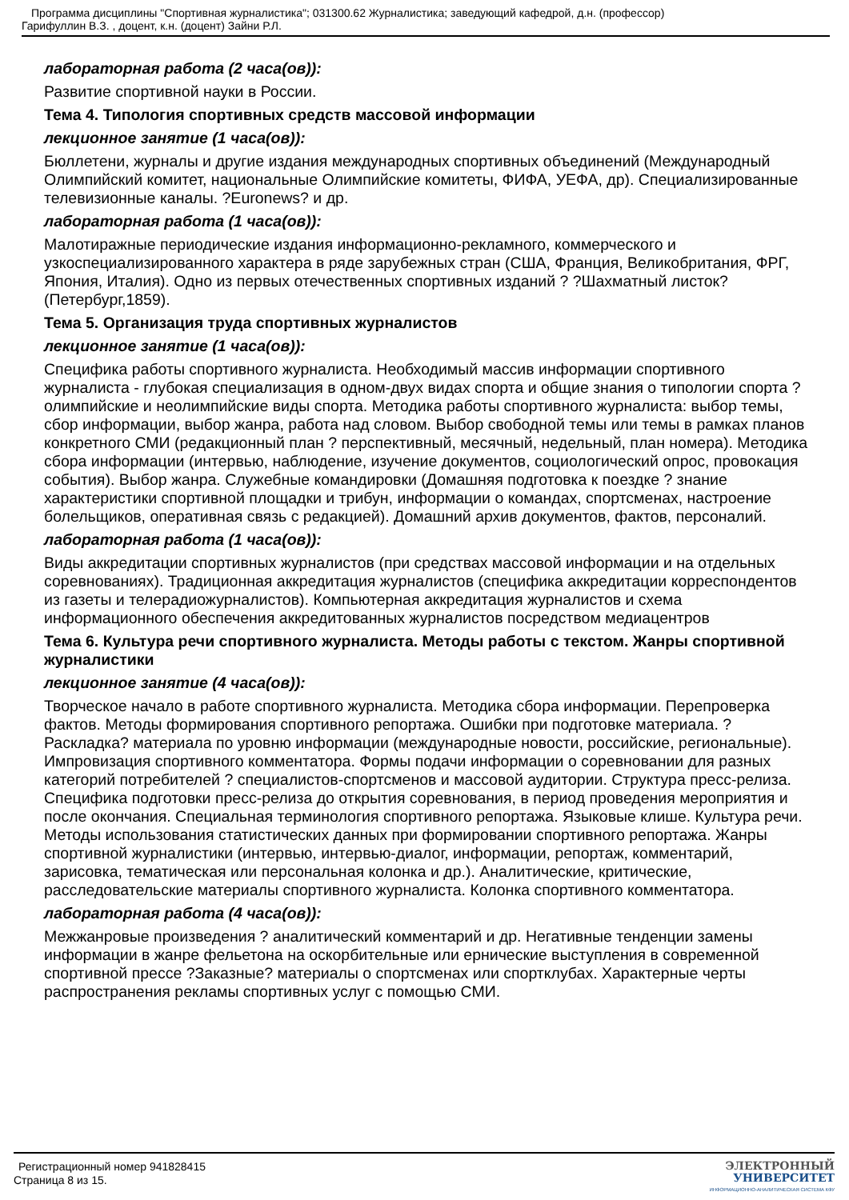Программа дисциплины "Спортивная журналистика"; 031300.62 Журналистика; заведующий кафедрой, д.н. (профессор)
Гарифуллин В.З. , доцент, к.н. (доцент) Зайни Р.Л.
лабораторная работа (2 часа(ов)):
Развитие спортивной науки в России.
Тема 4. Типология спортивных средств массовой информации
лекционное занятие (1 часа(ов)):
Бюллетени, журналы и другие издания международных спортивных объединений (Международный Олимпийский комитет, национальные Олимпийские комитеты, ФИФА, УЕФА, др). Специализированные телевизионные каналы. ?Euronews? и др.
лабораторная работа (1 часа(ов)):
Малотиражные периодические издания информационно-рекламного, коммерческого и узкоспециализированного характера в ряде зарубежных стран (США, Франция, Великобритания, ФРГ, Япония, Италия). Одно из первых отечественных спортивных изданий ? ?Шахматный листок? (Петербург,1859).
Тема 5. Организация труда спортивных журналистов
лекционное занятие (1 часа(ов)):
Специфика работы спортивного журналиста. Необходимый массив информации спортивного журналиста - глубокая специализация в одном-двух видах спорта и общие знания о типологии спорта ? олимпийские и неолимпийские виды спорта. Методика работы спортивного журналиста: выбор темы, сбор информации, выбор жанра, работа над словом. Выбор свободной темы или темы в рамках планов конкретного СМИ (редакционный план ? перспективный, месячный, недельный, план номера). Методика сбора информации (интервью, наблюдение, изучение документов, социологический опрос, провокация события). Выбор жанра. Служебные командировки (Домашняя подготовка к поездке ? знание характеристики спортивной площадки и трибун, информации о командах, спортсменах, настроение болельщиков, оперативная связь с редакцией). Домашний архив документов, фактов, персоналий.
лабораторная работа (1 часа(ов)):
Виды аккредитации спортивных журналистов (при средствах массовой информации и на отдельных соревнованиях). Традиционная аккредитация журналистов (специфика аккредитации корреспондентов из газеты и телерадиожурналистов). Компьютерная аккредитация журналистов и схема информационного обеспечения аккредитованных журналистов посредством медиацентров
Тема 6. Культура речи спортивного журналиста. Методы работы с текстом. Жанры спортивной журналистики
лекционное занятие (4 часа(ов)):
Творческое начало в работе спортивного журналиста. Методика сбора информации. Перепроверка фактов. Методы формирования спортивного репортажа. Ошибки при подготовке материала. ?Раскладка? материала по уровню информации (международные новости, российские, региональные). Импровизация спортивного комментатора. Формы подачи информации о соревновании для разных категорий потребителей ? специалистов-спортсменов и массовой аудитории. Структура пресс-релиза. Специфика подготовки пресс-релиза до открытия соревнования, в период проведения мероприятия и после окончания. Специальная терминология спортивного репортажа. Языковые клише. Культура речи. Методы использования статистических данных при формировании спортивного репортажа. Жанры спортивной журналистики (интервью, интервью-диалог, информации, репортаж, комментарий, зарисовка, тематическая или персональная колонка и др.). Аналитические, критические, расследовательские материалы спортивного журналиста. Колонка спортивного комментатора.
лабораторная работа (4 часа(ов)):
Межжанровые произведения ? аналитический комментарий и др. Негативные тенденции замены информации в жанре фельетона на оскорбительные или ернические выступления в современной спортивной прессе ?Заказные? материалы о спортсменах или спортклубах. Характерные черты распространения рекламы спортивных услуг с помощью СМИ.
Регистрационный номер 941828415
Страница 8 из 15.
ЭЛЕКТРОННЫЙ
УНИВЕРСИТЕТ
ИНФОРМАЦИОННО-АНАЛИТИЧЕСКАЯ СИСТЕМА КФУ